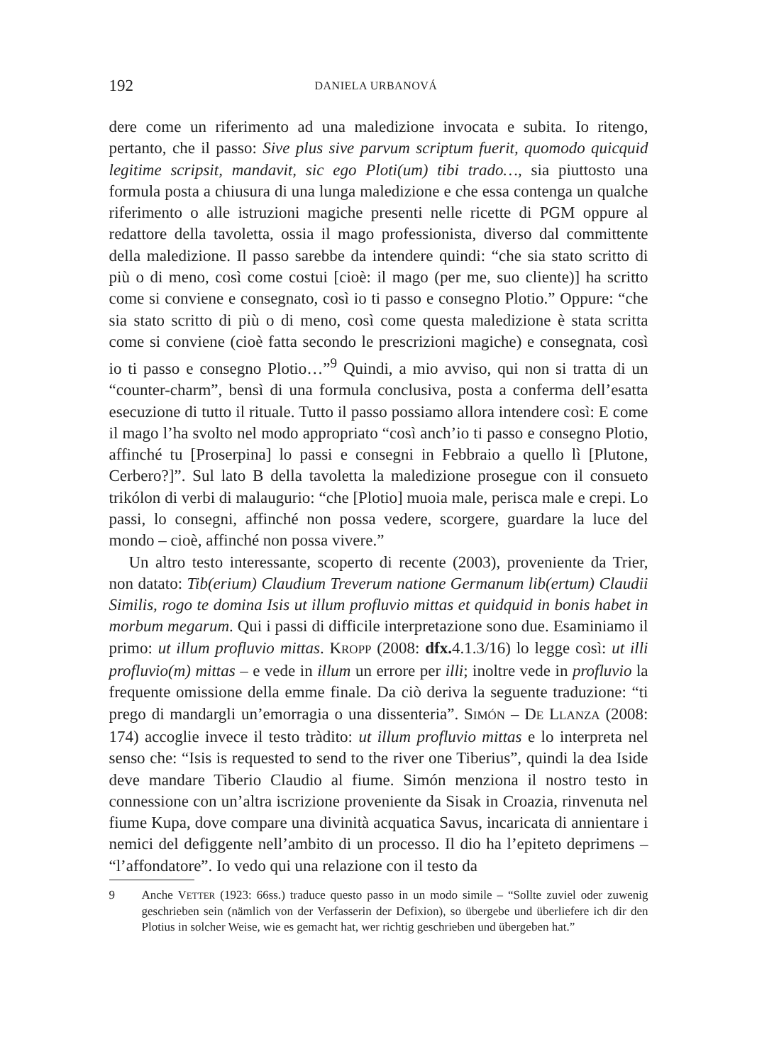192 DANIELA URBANOVÁ
dere come un riferimento ad una maledizione invocata e subita. Io ritengo, pertanto, che il passo: Sive plus sive parvum scriptum fuerit, quomodo quicquid legitime scripsit, mandavit, sic ego Ploti(um) tibi trado…, sia piuttosto una formula posta a chiusura di una lunga maledizione e che essa contenga un qualche riferimento o alle istruzioni magiche presenti nelle ricette di PGM oppure al redattore della tavoletta, ossia il mago professionista, diverso dal committente della maledizione. Il passo sarebbe da intendere quindi: “che sia stato scritto di più o di meno, così come costui [cioè: il mago (per me, suo cliente)] ha scritto come si conviene e consegnato, così io ti passo e consegno Plotio.” Oppure: “che sia stato scritto di più o di meno, così come questa maledizione è stata scritta come si conviene (cioè fatta secondo le prescrizioni magiche) e consegnata, così io ti passo e consegno Plotio…”<sup>9</sup> Quindi, a mio avviso, qui non si tratta di un “counter-charm”, bensì di una formula conclusiva, posta a conferma dell’esatta esecuzione di tutto il rituale. Tutto il passo possiamo allora intendere così: E come il mago l’ha svolto nel modo appropriato “così anch’io ti passo e consegno Plotio, affinché tu [Proserpina] lo passi e consegni in Febbraio a quello lì [Plutone, Cerbero?]”. Sul lato B della tavoletta la maledizione prosegue con il consueto trikólon di verbi di malaugurio: “che [Plotio] muoia male, perisca male e crepi. Lo passi, lo consegni, affinché non possa vedere, scorgere, guardare la luce del mondo – cioè, affinché non possa vivere.”
Un altro testo interessante, scoperto di recente (2003), proveniente da Trier, non datato: Tib(erium) Claudium Treverum natione Germanum lib(ertum) Claudii Similis, rogo te domina Isis ut illum profluvio mittas et quidquid in bonis habet in morbum megarum. Qui i passi di difficile interpretazione sono due. Esaminiamo il primo: ut illum profluvio mittas. KROPP (2008: dfx. 4.1.3/16) lo legge così: ut illi profluvio(m) mittas – e vede in illum un errore per illi; inoltre vede in profluvio la frequente omissione della emme finale. Da ciò deriva la seguente traduzione: “ti prego di mandargli un’emorragia o una dissenteria”. SIMÓN – DE LLANZA (2008: 174) accoglie invece il testo tràdito: ut illum profluvio mittas e lo interpreta nel senso che: “Isis is requested to send to the river one Tiberius”, quindi la dea Iside deve mandare Tiberio Claudio al fiume. Simón menziona il nostro testo in connessione con un’altra iscrizione proveniente da Sisak in Croazia, rinvenuta nel fiume Kupa, dove compare una divinità acquatica Savus, incaricata di annientare i nemici del defiggente nell’ambito di un processo. Il dio ha l’epiteto deprimens – “l’affondatore”. Io vedo qui una relazione con il testo da
9 Anche VETTER (1923: 66ss.) traduce questo passo in un modo simile – “Sollte zuviel oder zuwenig geschrieben sein (nämlich von der Verfasserin der Defixion), so übergebe und überliefere ich dir den Plotius in solcher Weise, wie es gemacht hat, wer richtig geschrieben und übergeben hat.”